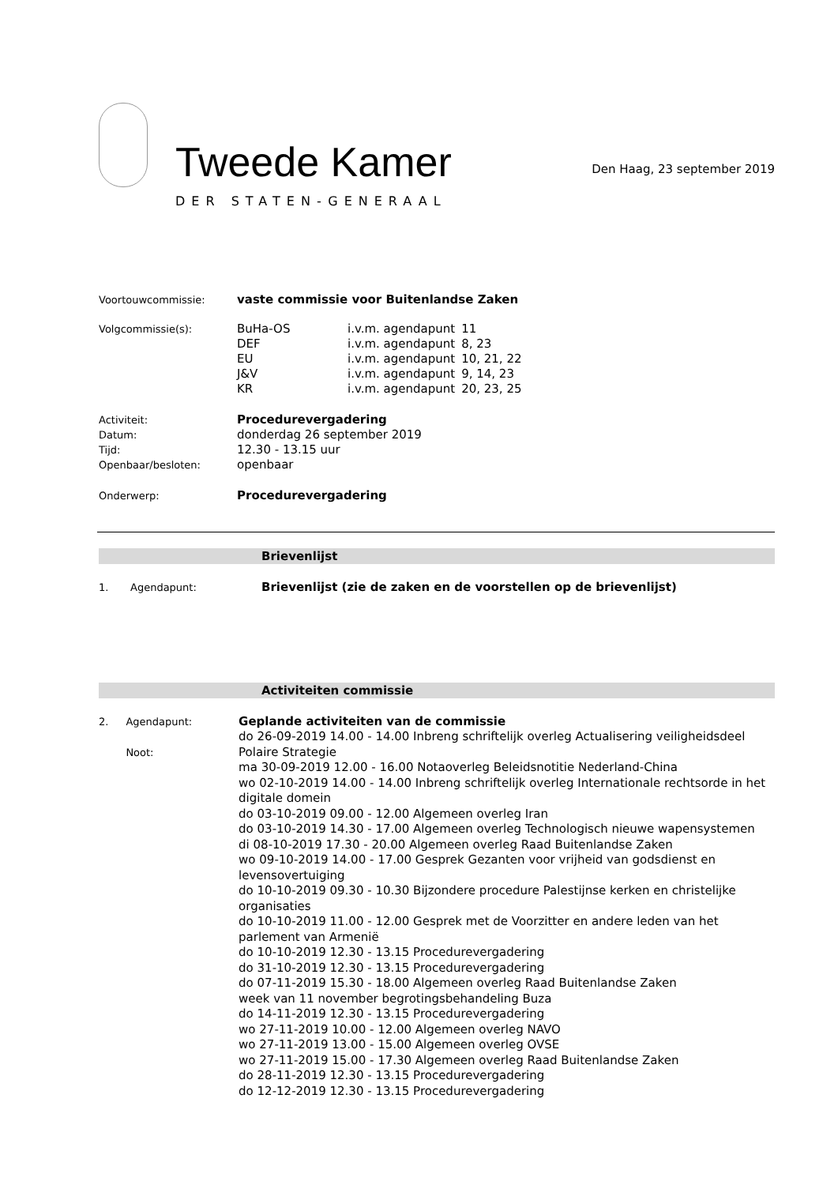Tweede Kamer
DER STATEN-GENERAAL
Den Haag, 23 september 2019
Voortouwcommissie:
vaste commissie voor Buitenlandse Zaken
Volgcommissie(s):
| BuHa-OS | i.v.m. agendapunt | 11 |
| DEF | i.v.m. agendapunt | 8, 23 |
| EU | i.v.m. agendapunt | 10, 21, 22 |
| J&V | i.v.m. agendapunt | 9, 14, 23 |
| KR | i.v.m. agendapunt | 20, 23, 25 |
Activiteit:
Datum:
Tijd:
Openbaar/besloten:
Procedurevergadering
donderdag 26 september 2019
12.30 - 13.15 uur
openbaar
Onderwerp:
Procedurevergadering
Brievenlijst
1. Agendapunt:
Brievenlijst (zie de zaken en de voorstellen op de brievenlijst)
Activiteiten commissie
2. Agendapunt:
Noot:
Geplande activiteiten van de commissie
do 26-09-2019 14.00 - 14.00 Inbreng schriftelijk overleg Actualisering veiligheidsdeel Polaire Strategie
ma 30-09-2019 12.00 - 16.00 Notaoverleg Beleidsnotitie Nederland-China
wo 02-10-2019 14.00 - 14.00 Inbreng schriftelijk overleg Internationale rechtsorde in het digitale domein
do 03-10-2019 09.00 - 12.00 Algemeen overleg Iran
do 03-10-2019 14.30 - 17.00 Algemeen overleg Technologisch nieuwe wapensystemen
di 08-10-2019 17.30 - 20.00 Algemeen overleg Raad Buitenlandse Zaken
wo 09-10-2019 14.00 - 17.00 Gesprek Gezanten voor vrijheid van godsdienst en levensovertuiging
do 10-10-2019 09.30 - 10.30 Bijzondere procedure Palestijnse kerken en christelijke organisaties
do 10-10-2019 11.00 - 12.00 Gesprek met de Voorzitter en andere leden van het parlement van Armenië
do 10-10-2019 12.30 - 13.15 Procedurevergadering
do 31-10-2019 12.30 - 13.15 Procedurevergadering
do 07-11-2019 15.30 - 18.00 Algemeen overleg Raad Buitenlandse Zaken
week van 11 november begrotingsbehandeling Buza
do 14-11-2019 12.30 - 13.15 Procedurevergadering
wo 27-11-2019 10.00 - 12.00 Algemeen overleg NAVO
wo 27-11-2019 13.00 - 15.00 Algemeen overleg OVSE
wo 27-11-2019 15.00 - 17.30 Algemeen overleg Raad Buitenlandse Zaken
do 28-11-2019 12.30 - 13.15 Procedurevergadering
do 12-12-2019 12.30 - 13.15 Procedurevergadering